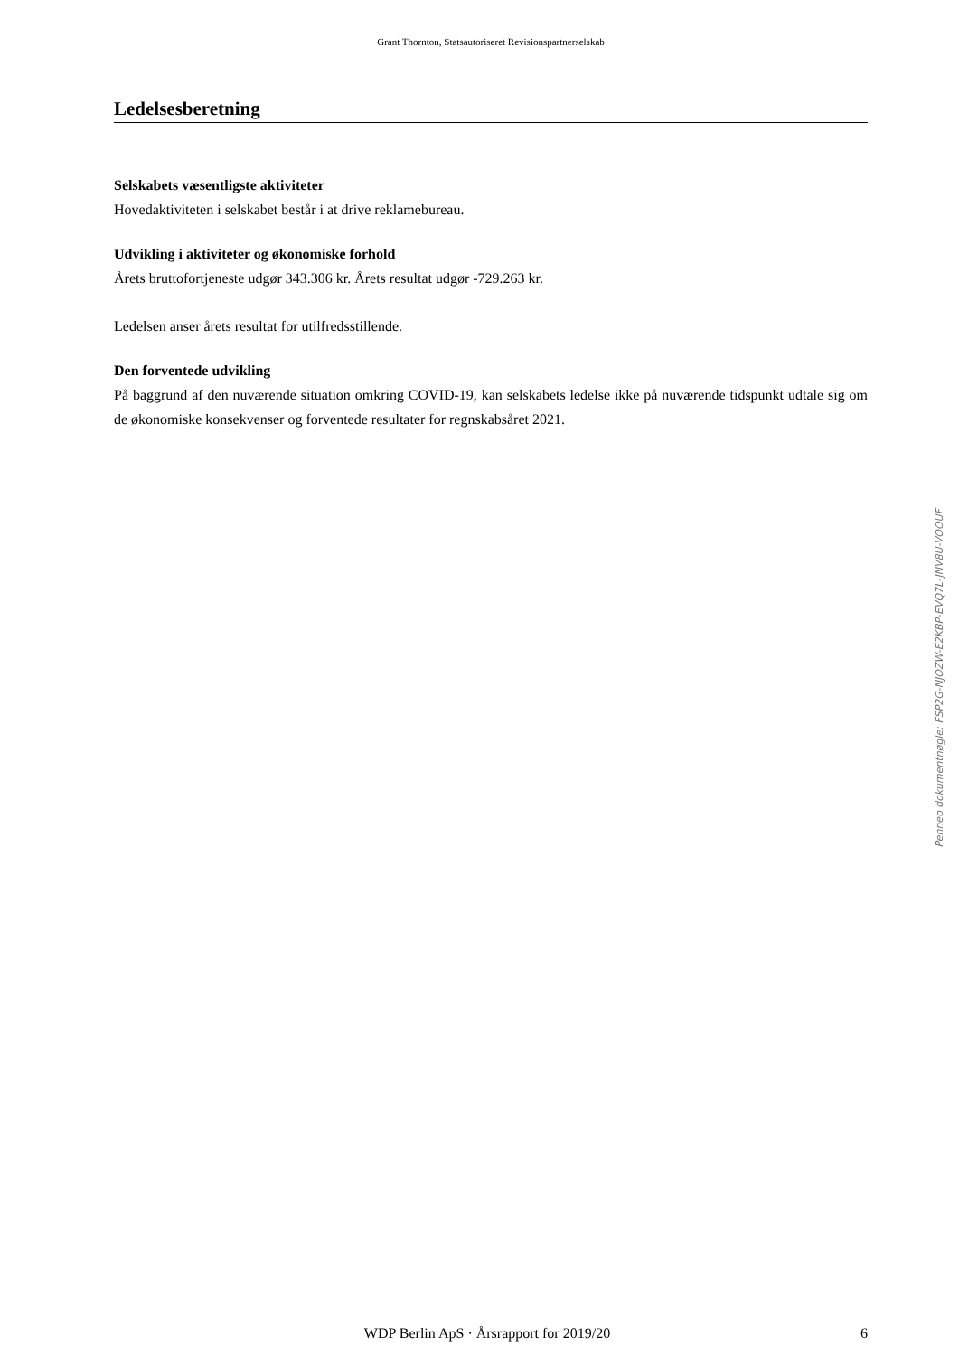Grant Thornton, Statsautoriseret Revisionspartnerselskab
Ledelsesberetning
Selskabets væsentligste aktiviteter
Hovedaktiviteten i selskabet består i at drive reklamebureau.
Udvikling i aktiviteter og økonomiske forhold
Årets bruttofortjeneste udgør 343.306 kr. Årets resultat udgør -729.263 kr.
Ledelsen anser årets resultat for utilfredsstillende.
Den forventede udvikling
På baggrund af den nuværende situation omkring COVID-19, kan selskabets ledelse ikke på nuværende tidspunkt udtale sig om de økonomiske konsekvenser og forventede resultater for regnskabsåret 2021.
WDP Berlin ApS · Årsrapport for 2019/20 6
Penneo dokumentnøgle: FSP2G-NJOZW-E2KBP-EVQ7L-JNV8U-VOOUF